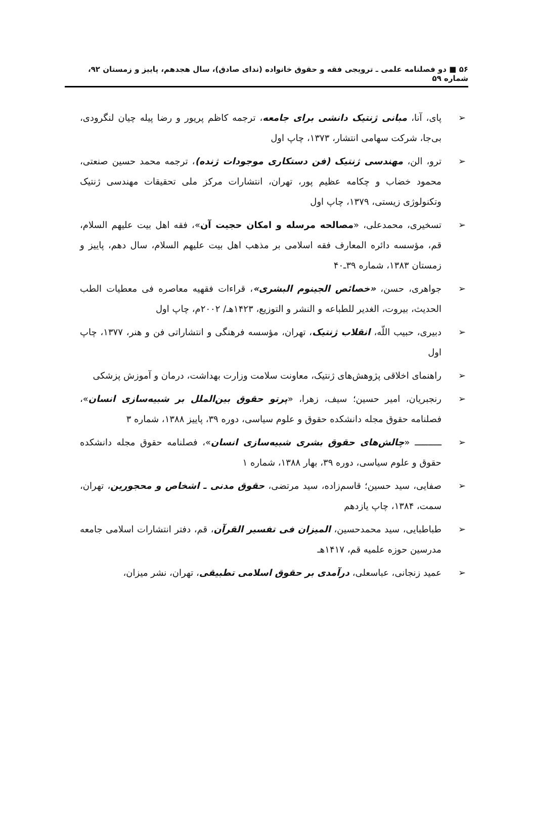۵۶ ■ دو فصلنامه علمی ـ ترویجی فقه و حقوق خانواده (ندای صادق)، سال هجدهم، پاییز و زمستان ۹۲، شماره ۵۹
➢ پای، آنا، مبانی ژنتیک دانشی برای جامعه، ترجمه کاظم پریور و رضا پیله چیان لنگرودی، بی‌جا، شرکت سهامی انتشار، ۱۳۷۳، چاپ اول
➢ ترو، الن، مهندسی ژنتیک (فن دستکاری موجودات ژنده)، ترجمه محمد حسین صنعتی، محمود خضاب و چکامه عظیم پور، تهران، انتشارات مرکز ملی تحقیقات مهندسی ژنتیک وتکنولوژی زیستی، ۱۳۷۹، چاپ اول
➢ تسخیری، محمدعلی، «مصالحه مرسله و امکان حجیت آن»، فقه اهل بیت علیهم السلام، قم، مؤسسه دائره المعارف فقه اسلامی بر مذهب اهل بیت علیهم السلام، سال دهم، پاییز و زمستان ۱۳۸۳، شماره ۳۹ـ۴۰
➢ جواهری، حسن، «خصائص الجینوم البشری»، قراءات فقهیه معاصره فی معطیات الطب الحدیث، بیروت، الغدیر للطباعه و النشر و التوزیع، ۱۴۲۳هـ/ ۲۰۰۲م، چاپ اول
➢ دبیری، حبیب اللّه، انقلاب ژنتیک، تهران، مؤسسه فرهنگی و انتشاراتی فن و هنر، ۱۳۷۷، چاپ اول
➢ راهنمای اخلاقی پژوهش‌های ژنتیک، معاونت سلامت وزارت بهداشت، درمان و آموزش پزشکی
➢ رنجبریان، امیر حسین؛ سیف، زهرا، «پرتو حقوق بین‌الملل بر شبیه‌سازی انسان»، فصلنامه حقوق مجله دانشکده حقوق و علوم سیاسی، دوره ۳۹، پاییز ۱۳۸۸، شماره ۳
➢ ــــــــــ «چالش‌های حقوق بشری شبیه‌سازی انسان»، فصلنامه حقوق مجله دانشکده حقوق و علوم سیاسی، دوره ۳۹، بهار ۱۳۸۸، شماره ۱
➢ صفایی، سید حسین؛ قاسم‌زاده، سید مرتضی، حقوق مدنی ـ اشخاص و محجورین، تهران، سمت، ۱۳۸۴، چاپ یازدهم
➢ طباطبایی، سید محمدحسین، المیزان فی تفسیر القرآن، قم، دفتر انتشارات اسلامی جامعه مدرسین حوزه علمیه قم، ۱۴۱۷هـ
➢ عمید زنجانی، عباسعلی، درآمدی بر حقوق اسلامی تطبیقی، تهران، نشر میزان،